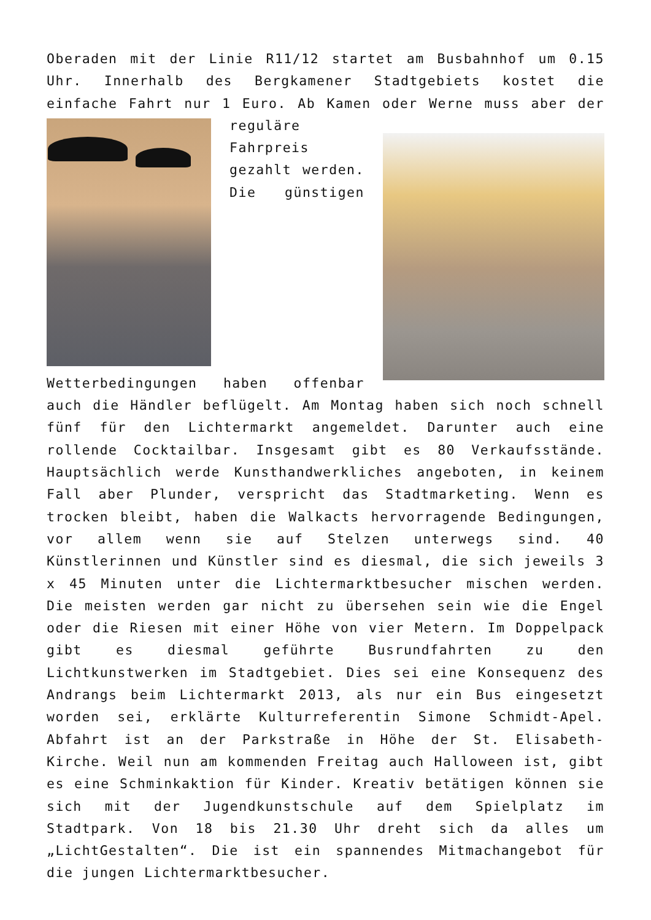Oberaden mit der Linie R11/12 startet am Busbahnhof um 0.15 Uhr. Innerhalb des Bergkamener Stadtgebiets kostet die einfache Fahrt nur 1 Euro. Ab Kamen oder Werne muss aber der reguläre Fahrpreis gezahlt werden. Die günstigen Wetterbedingungen haben offenbar auch die Händler beflügelt. Am Montag haben sich noch schnell fünf für den Lichtermarkt angemeldet. Darunter auch eine rollende Cocktailbar. Insgesamt gibt es 80 Verkaufsstände. Hauptsächlich werde Kunsthandwerkliches angeboten, in keinem Fall aber Plunder, verspricht das Stadtmarketing. Wenn es trocken bleibt, haben die Walkacts hervorragende Bedingungen, vor allem wenn sie auf Stelzen unterwegs sind. 40 Künstlerinnen und Künstler sind es diesmal, die sich jeweils 3 x 45 Minuten unter die Lichtermarktbesucher mischen werden. Die meisten werden gar nicht zu übersehen sein wie die Engel oder die Riesen mit einer Höhe von vier Metern. Im Doppelpack gibt es diesmal geführte Busrundfahrten zu den Lichtkunstwerken im Stadtgebiet. Dies sei eine Konsequenz des Andrangs beim Lichtermarkt 2013, als nur ein Bus eingesetzt worden sei, erklärte Kulturreferentin Simone Schmidt-Apel. Abfahrt ist an der Parkstraße in Höhe der St. Elisabeth-Kirche. Weil nun am kommenden Freitag auch Halloween ist, gibt es eine Schminkaktion für Kinder. Kreativ betätigen können sie sich mit der Jugendkunstschule auf dem Spielplatz im Stadtpark. Von 18 bis 21.30 Uhr dreht sich da alles um „LichtGestalten“. Die ist ein spannendes Mitmachangebot für die jungen Lichtermarktbesucher.